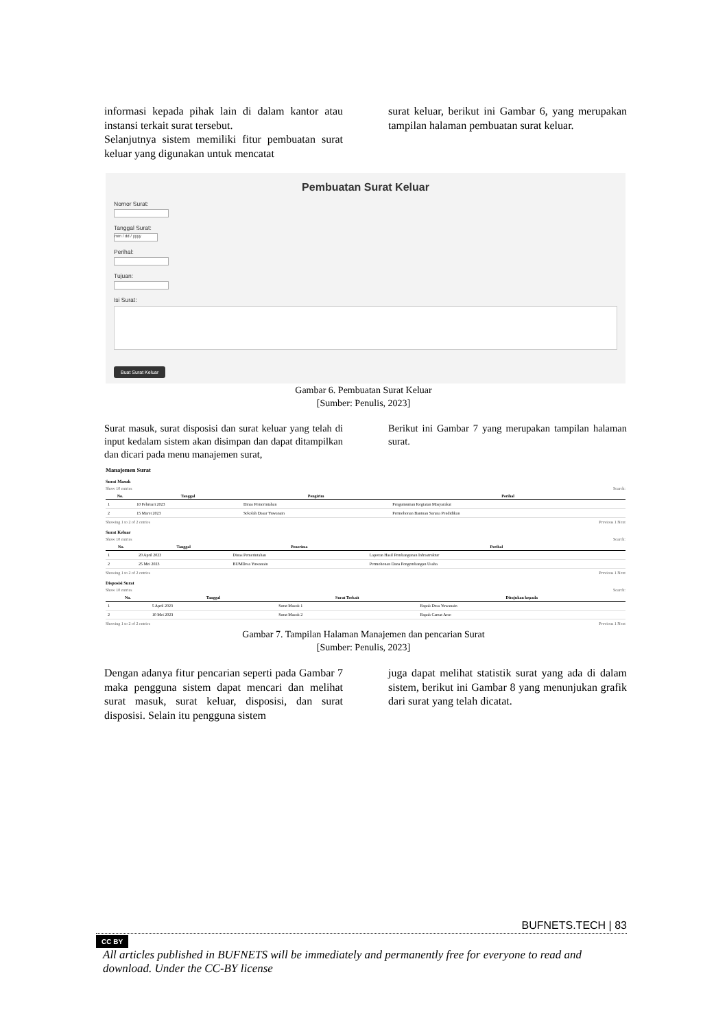informasi kepada pihak lain di dalam kantor atau instansi terkait surat tersebut.
Selanjutnya sistem memiliki fitur pembuatan surat keluar yang digunakan untuk mencatat
surat keluar, berikut ini Gambar 6, yang merupakan tampilan halaman pembuatan surat keluar.
Pembuatan Surat Keluar
Nomor Surat:
Tanggal Surat:
mm / dd / yyyy
Perihal:
Tujuan:
Isi Surat:
Buat Surat Keluar
Gambar 6. Pembuatan Surat Keluar
[Sumber: Penulis, 2023]
Surat masuk, surat disposisi dan surat keluar yang telah di input kedalam sistem akan disimpan dan dapat ditampilkan dan dicari pada menu manajemen surat,
Berikut ini Gambar 7 yang merupakan tampilan halaman surat.
Manajemen Surat
Surat Masuk
Show 10 entries Search:
| No. | Tanggal | Pengirim | Perihal |
| --- | --- | --- | --- |
| 1 | 10 Februari 2023 | Dinas Pemerintahan | Pengumuman Kegiatan Masyarakat |
| 2 | 15 Maret 2023 | Sekolah Dasar Yuwanain | Permohonan Bantuan Sarana Pendidikan |
Showing 1 to 2 of 2 entries Previous 1 Next
Surat Keluar
Show 10 entries Search:
| No. | Tanggal | Penerima | Perihal |
| --- | --- | --- | --- |
| 1 | 20 April 2023 | Dinas Pemerintahan | Laporan Hasil Pembangunan Infrastruktur |
| 2 | 25 Mei 2023 | BUMDesa Yuwanain | Permohonan Dana Pengembangan Usaha |
Showing 1 to 2 of 2 entries Previous 1 Next
Disposisi Surat
Show 10 entries Search:
| No. | Tanggal | Surat Terkait | Ditujukan kepada |
| --- | --- | --- | --- |
| 1 | 5 April 2023 | Surat Masuk 1 | Bapak Desa Yuwanain |
| 2 | 10 Mei 2023 | Surat Masuk 2 | Bapak Camat Arso |
Showing 1 to 2 of 2 entries Previous 1 Next
Gambar 7. Tampilan Halaman Manajemen dan pencarian Surat
[Sumber: Penulis, 2023]
Dengan adanya fitur pencarian seperti pada Gambar 7 maka pengguna sistem dapat mencari dan melihat surat masuk, surat keluar, disposisi, dan surat disposisi. Selain itu pengguna sistem
juga dapat melihat statistik surat yang ada di dalam sistem, berikut ini Gambar 8 yang menunjukan grafik dari surat yang telah dicatat.
BUFNETS.TECH | 83
CC BY
All articles published in BUFNETS will be immediately and permanently free for everyone to read and download. Under the CC-BY license